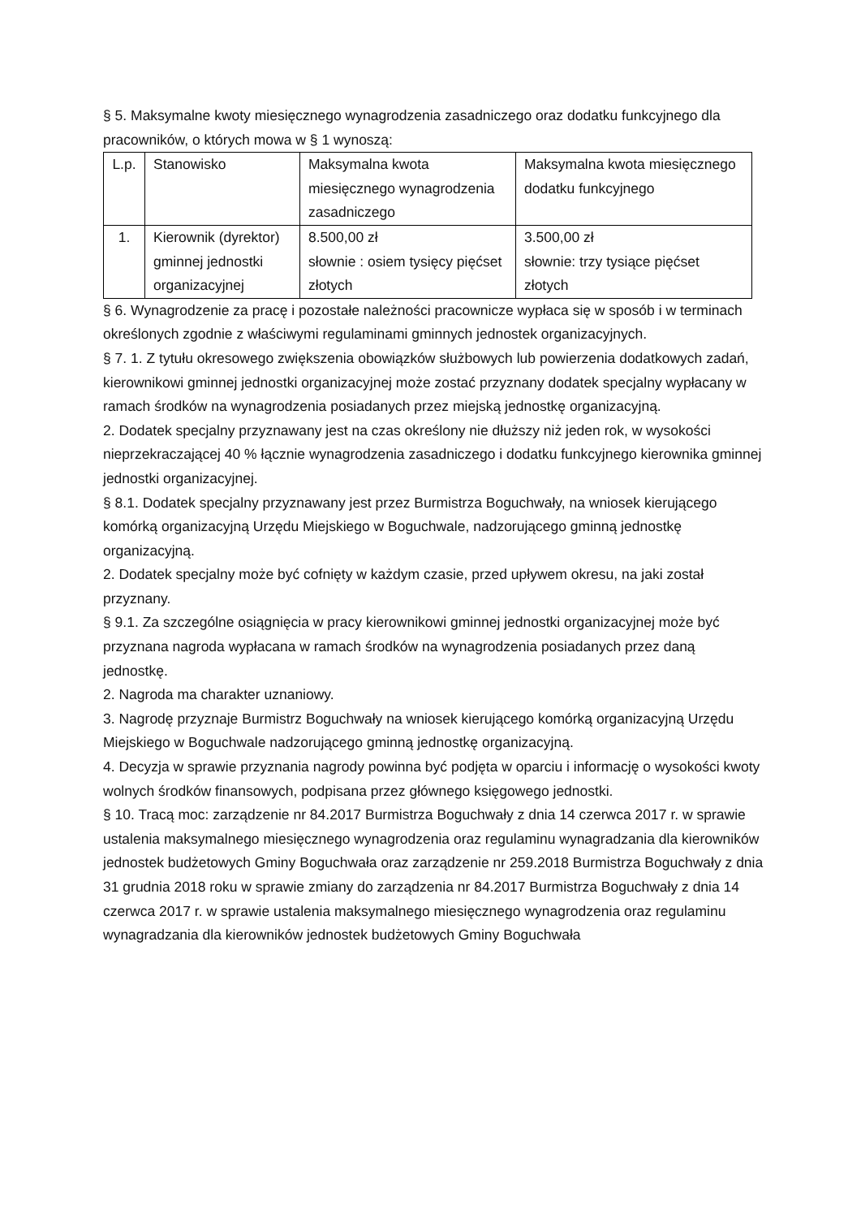§ 5. Maksymalne kwoty miesięcznego wynagrodzenia zasadniczego oraz dodatku funkcyjnego dla pracowników, o których mowa w § 1 wynoszą:
| L.p. | Stanowisko | Maksymalna kwota miesięcznego wynagrodzenia zasadniczego | Maksymalna kwota miesięcznego dodatku funkcyjnego |
| 1. | Kierownik (dyrektor) gminnej jednostki organizacyjnej | 8.500,00 zł słownie : osiem tysięcy pięćset złotych | 3.500,00 zł słownie: trzy tysiące pięćset złotych |
§ 6. Wynagrodzenie za pracę i pozostałe należności pracownicze wypłaca się w sposób i w terminach określonych zgodnie z właściwymi regulaminami gminnych jednostek organizacyjnych.
§ 7. 1. Z tytułu okresowego zwiększenia obowiązków służbowych lub powierzenia dodatkowych zadań, kierownikowi gminnej jednostki organizacyjnej może zostać przyznany dodatek specjalny wypłacany w ramach środków na wynagrodzenia posiadanych przez miejską jednostkę organizacyjną.
2. Dodatek specjalny przyznawany jest na czas określony nie dłuższy niż jeden rok, w wysokości nieprzekraczającej 40 % łącznie wynagrodzenia zasadniczego i dodatku funkcyjnego kierownika gminnej jednostki organizacyjnej.
§ 8.1. Dodatek specjalny przyznawany jest przez Burmistrza Boguchwały, na wniosek kierującego komórką organizacyjną Urzędu Miejskiego w Boguchwale, nadzorującego gminną jednostkę organizacyjną.
2. Dodatek specjalny może być cofnięty w każdym czasie, przed upływem okresu, na jaki został przyznany.
§ 9.1. Za szczególne osiągnięcia w pracy kierownikowi gminnej jednostki organizacyjnej może być przyznana nagroda wypłacana w ramach środków na wynagrodzenia posiadanych przez daną jednostkę.
2. Nagroda ma charakter uznaniowy.
3. Nagrodę przyznaje Burmistrz Boguchwały na wniosek kierującego komórką organizacyjną Urzędu Miejskiego w Boguchwale nadzorującego gminną jednostkę organizacyjną.
4. Decyzja w sprawie przyznania nagrody powinna być podjęta w oparciu i informację o wysokości kwoty wolnych środków finansowych, podpisana przez głównego księgowego jednostki.
§ 10. Tracą moc: zarządzenie nr 84.2017 Burmistrza Boguchwały z dnia 14 czerwca 2017 r. w sprawie ustalenia maksymalnego miesięcznego wynagrodzenia oraz regulaminu wynagradzania dla kierowników jednostek budżetowych Gminy Boguchwała oraz zarządzenie nr 259.2018 Burmistrza Boguchwały z dnia 31 grudnia 2018 roku w sprawie zmiany do zarządzenia nr 84.2017 Burmistrza Boguchwały z dnia 14 czerwca 2017 r. w sprawie ustalenia maksymalnego miesięcznego wynagrodzenia oraz regulaminu wynagradzania dla kierowników jednostek budżetowych Gminy Boguchwała